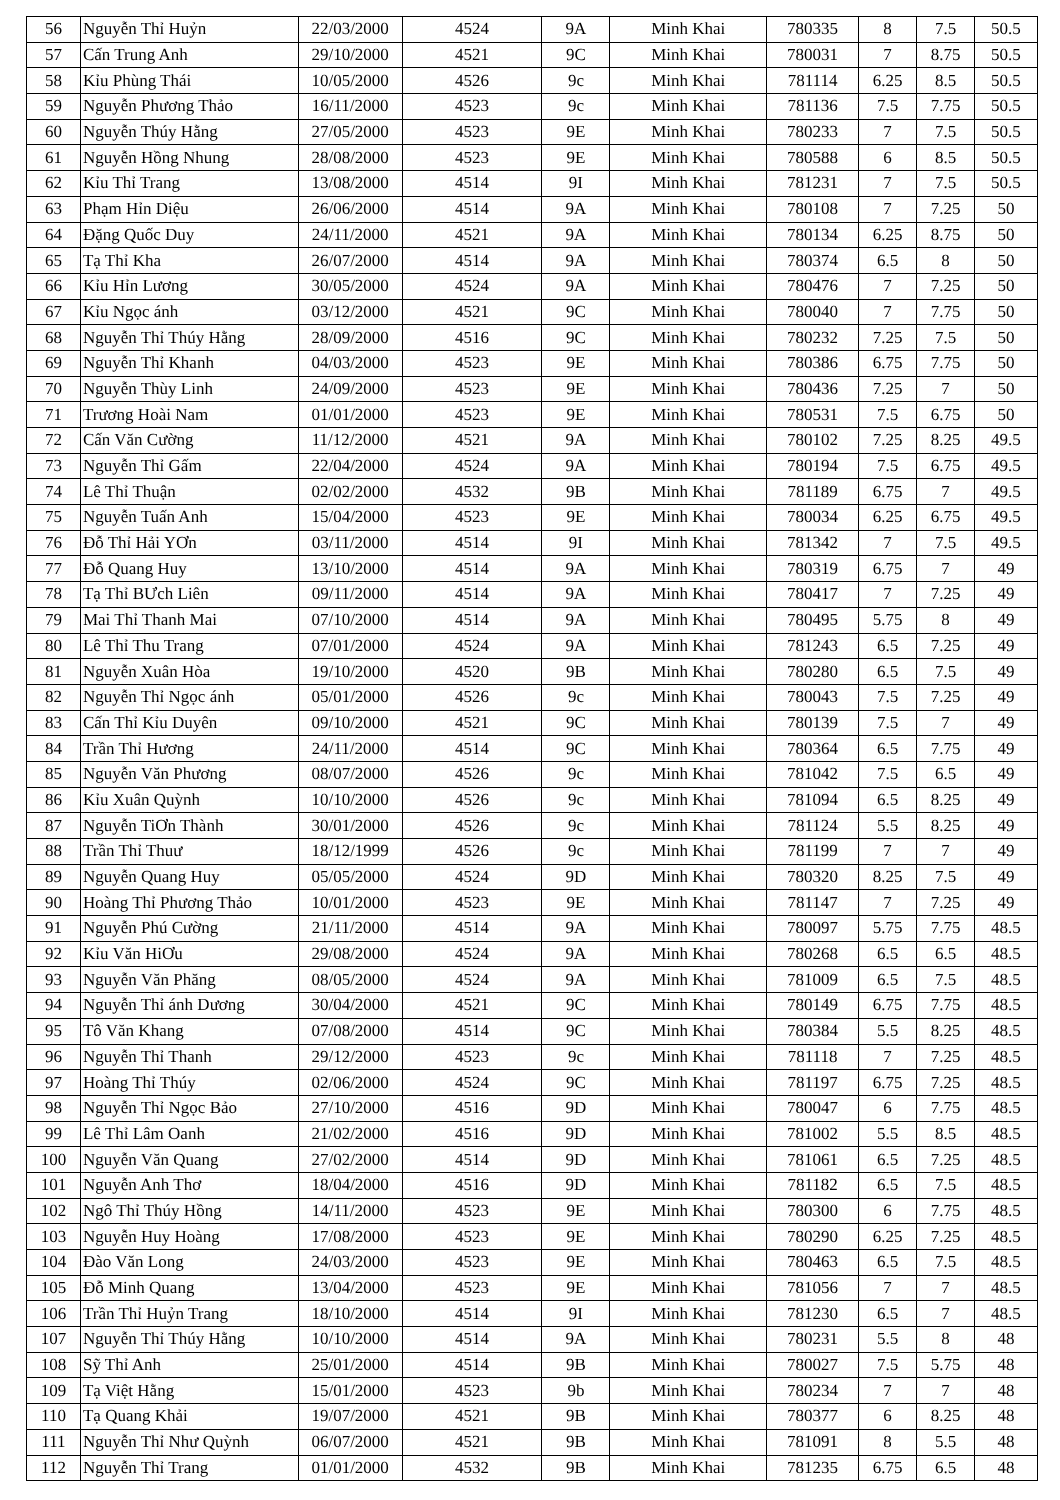| 56 | Nguyễn Thỉ Huỷn | 22/03/2000 | 4524 | 9A | Minh Khai | 780335 | 8 | 7.5 | 50.5 |
| 57 | Cấn Trung Anh | 29/10/2000 | 4521 | 9C | Minh Khai | 780031 | 7 | 8.75 | 50.5 |
| 58 | Kỉu Phùng Thái | 10/05/2000 | 4526 | 9c | Minh Khai | 781114 | 6.25 | 8.5 | 50.5 |
| 59 | Nguyễn Phương Thảo | 16/11/2000 | 4523 | 9c | Minh Khai | 781136 | 7.5 | 7.75 | 50.5 |
| 60 | Nguyễn Thúy Hằng | 27/05/2000 | 4523 | 9E | Minh Khai | 780233 | 7 | 7.5 | 50.5 |
| 61 | Nguyễn Hồng Nhung | 28/08/2000 | 4523 | 9E | Minh Khai | 780588 | 6 | 8.5 | 50.5 |
| 62 | Kỉu Thỉ Trang | 13/08/2000 | 4514 | 9I | Minh Khai | 781231 | 7 | 7.5 | 50.5 |
| 63 | Phạm Hỉn Diệu | 26/06/2000 | 4514 | 9A | Minh Khai | 780108 | 7 | 7.25 | 50 |
| 64 | Đặng Quốc Duy | 24/11/2000 | 4521 | 9A | Minh Khai | 780134 | 6.25 | 8.75 | 50 |
| 65 | Tạ Thỉ Kha | 26/07/2000 | 4514 | 9A | Minh Khai | 780374 | 6.5 | 8 | 50 |
| 66 | Kỉu Hỉn Lương | 30/05/2000 | 4524 | 9A | Minh Khai | 780476 | 7 | 7.25 | 50 |
| 67 | Kỉu Ngọc ánh | 03/12/2000 | 4521 | 9C | Minh Khai | 780040 | 7 | 7.75 | 50 |
| 68 | Nguyễn Thỉ Thúy Hằng | 28/09/2000 | 4516 | 9C | Minh Khai | 780232 | 7.25 | 7.5 | 50 |
| 69 | Nguyễn Thỉ Khanh | 04/03/2000 | 4523 | 9E | Minh Khai | 780386 | 6.75 | 7.75 | 50 |
| 70 | Nguyễn Thùy Linh | 24/09/2000 | 4523 | 9E | Minh Khai | 780436 | 7.25 | 7 | 50 |
| 71 | Trương Hoài Nam | 01/01/2000 | 4523 | 9E | Minh Khai | 780531 | 7.5 | 6.75 | 50 |
| 72 | Cấn Văn Cường | 11/12/2000 | 4521 | 9A | Minh Khai | 780102 | 7.25 | 8.25 | 49.5 |
| 73 | Nguyễn Thỉ Gấm | 22/04/2000 | 4524 | 9A | Minh Khai | 780194 | 7.5 | 6.75 | 49.5 |
| 74 | Lê Thỉ Thuận | 02/02/2000 | 4532 | 9B | Minh Khai | 781189 | 6.75 | 7 | 49.5 |
| 75 | Nguyễn Tuấn Anh | 15/04/2000 | 4523 | 9E | Minh Khai | 780034 | 6.25 | 6.75 | 49.5 |
| 76 | Đỗ Thỉ Hải YƠn | 03/11/2000 | 4514 | 9I | Minh Khai | 781342 | 7 | 7.5 | 49.5 |
| 77 | Đỗ Quang Huy | 13/10/2000 | 4514 | 9A | Minh Khai | 780319 | 6.75 | 7 | 49 |
| 78 | Tạ Thỉ BƯch Liên | 09/11/2000 | 4514 | 9A | Minh Khai | 780417 | 7 | 7.25 | 49 |
| 79 | Mai Thỉ Thanh Mai | 07/10/2000 | 4514 | 9A | Minh Khai | 780495 | 5.75 | 8 | 49 |
| 80 | Lê Thỉ Thu Trang | 07/01/2000 | 4524 | 9A | Minh Khai | 781243 | 6.5 | 7.25 | 49 |
| 81 | Nguyễn Xuân Hòa | 19/10/2000 | 4520 | 9B | Minh Khai | 780280 | 6.5 | 7.5 | 49 |
| 82 | Nguyễn Thỉ Ngọc ánh | 05/01/2000 | 4526 | 9c | Minh Khai | 780043 | 7.5 | 7.25 | 49 |
| 83 | Cấn Thỉ Kỉu Duyên | 09/10/2000 | 4521 | 9C | Minh Khai | 780139 | 7.5 | 7 | 49 |
| 84 | Trần Thỉ Hương | 24/11/2000 | 4514 | 9C | Minh Khai | 780364 | 6.5 | 7.75 | 49 |
| 85 | Nguyễn Văn Phương | 08/07/2000 | 4526 | 9c | Minh Khai | 781042 | 7.5 | 6.5 | 49 |
| 86 | Kỉu Xuân Quỳnh | 10/10/2000 | 4526 | 9c | Minh Khai | 781094 | 6.5 | 8.25 | 49 |
| 87 | Nguyễn TiƠn Thành | 30/01/2000 | 4526 | 9c | Minh Khai | 781124 | 5.5 | 8.25 | 49 |
| 88 | Trần Thỉ Thuư | 18/12/1999 | 4526 | 9c | Minh Khai | 781199 | 7 | 7 | 49 |
| 89 | Nguyễn Quang Huy | 05/05/2000 | 4524 | 9D | Minh Khai | 780320 | 8.25 | 7.5 | 49 |
| 90 | Hoàng Thỉ Phương Thảo | 10/01/2000 | 4523 | 9E | Minh Khai | 781147 | 7 | 7.25 | 49 |
| 91 | Nguyễn Phú Cường | 21/11/2000 | 4514 | 9A | Minh Khai | 780097 | 5.75 | 7.75 | 48.5 |
| 92 | Kỉu Văn HiƠu | 29/08/2000 | 4524 | 9A | Minh Khai | 780268 | 6.5 | 6.5 | 48.5 |
| 93 | Nguyễn Văn Phăng | 08/05/2000 | 4524 | 9A | Minh Khai | 781009 | 6.5 | 7.5 | 48.5 |
| 94 | Nguyễn Thỉ ánh Dương | 30/04/2000 | 4521 | 9C | Minh Khai | 780149 | 6.75 | 7.75 | 48.5 |
| 95 | Tô Văn Khang | 07/08/2000 | 4514 | 9C | Minh Khai | 780384 | 5.5 | 8.25 | 48.5 |
| 96 | Nguyễn Thỉ Thanh | 29/12/2000 | 4523 | 9c | Minh Khai | 781118 | 7 | 7.25 | 48.5 |
| 97 | Hoàng Thỉ Thúy | 02/06/2000 | 4524 | 9C | Minh Khai | 781197 | 6.75 | 7.25 | 48.5 |
| 98 | Nguyễn Thỉ Ngọc Bảo | 27/10/2000 | 4516 | 9D | Minh Khai | 780047 | 6 | 7.75 | 48.5 |
| 99 | Lê Thỉ Lâm Oanh | 21/02/2000 | 4516 | 9D | Minh Khai | 781002 | 5.5 | 8.5 | 48.5 |
| 100 | Nguyễn Văn Quang | 27/02/2000 | 4514 | 9D | Minh Khai | 781061 | 6.5 | 7.25 | 48.5 |
| 101 | Nguyễn Anh Thơ | 18/04/2000 | 4516 | 9D | Minh Khai | 781182 | 6.5 | 7.5 | 48.5 |
| 102 | Ngô Thỉ Thúy Hồng | 14/11/2000 | 4523 | 9E | Minh Khai | 780300 | 6 | 7.75 | 48.5 |
| 103 | Nguyễn Huy Hoàng | 17/08/2000 | 4523 | 9E | Minh Khai | 780290 | 6.25 | 7.25 | 48.5 |
| 104 | Đào Văn Long | 24/03/2000 | 4523 | 9E | Minh Khai | 780463 | 6.5 | 7.5 | 48.5 |
| 105 | Đỗ Minh Quang | 13/04/2000 | 4523 | 9E | Minh Khai | 781056 | 7 | 7 | 48.5 |
| 106 | Trần Thỉ Huỷn Trang | 18/10/2000 | 4514 | 9I | Minh Khai | 781230 | 6.5 | 7 | 48.5 |
| 107 | Nguyễn Thỉ Thúy Hằng | 10/10/2000 | 4514 | 9A | Minh Khai | 780231 | 5.5 | 8 | 48 |
| 108 | Sỹ Thỉ Anh | 25/01/2000 | 4514 | 9B | Minh Khai | 780027 | 7.5 | 5.75 | 48 |
| 109 | Tạ Việt Hằng | 15/01/2000 | 4523 | 9b | Minh Khai | 780234 | 7 | 7 | 48 |
| 110 | Tạ Quang Khải | 19/07/2000 | 4521 | 9B | Minh Khai | 780377 | 6 | 8.25 | 48 |
| 111 | Nguyễn Thỉ Như Quỳnh | 06/07/2000 | 4521 | 9B | Minh Khai | 781091 | 8 | 5.5 | 48 |
| 112 | Nguyễn Thỉ Trang | 01/01/2000 | 4532 | 9B | Minh Khai | 781235 | 6.75 | 6.5 | 48 |